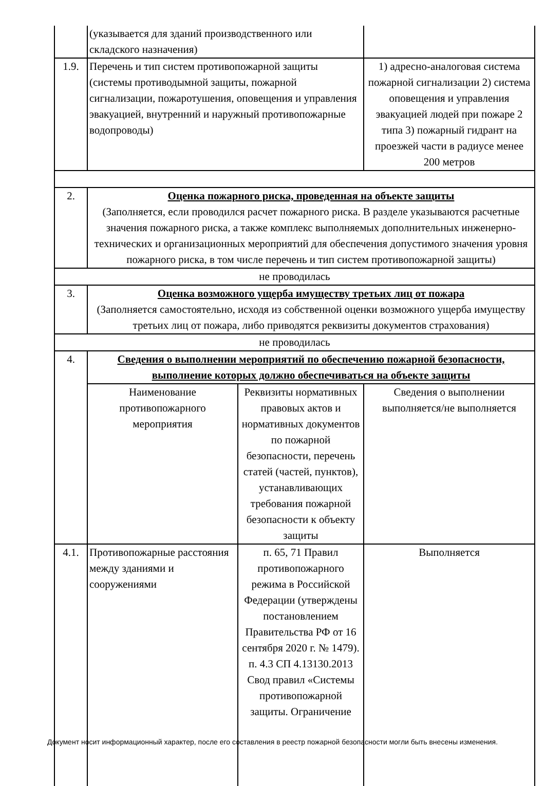| | (указывается для зданий производственного или складского назначения) | | |
| 1.9. | Перечень и тип систем противопожарной защиты (системы противодымной защиты, пожарной сигнализации, пожаротушения, оповещения и управления эвакуацией, внутренний и наружный противопожарные водопроводы) | | 1) адресно-аналоговая система пожарной сигнализации 2) система оповещения и управления эвакуацией людей при пожаре 2 типа 3) пожарный гидрант на проезжей части в радиусе менее 200 метров |
| 2. | Оценка пожарного риска, проведенная на объекте защиты (Заполняется, если проводился расчет пожарного риска. В разделе указываются расчетные значения пожарного риска, а также комплекс выполняемых дополнительных инженерно-технических и организационных мероприятий для обеспечения допустимого значения уровня пожарного риска, в том числе перечень и тип систем противопожарной защиты) | | |
| не проводилась | | | |
| 3. | Оценка возможного ущерба имуществу третьих лиц от пожара (Заполняется самостоятельно, исходя из собственной оценки возможного ущерба имуществу третьих лиц от пожара, либо приводятся реквизиты документов страхования) | | |
| не проводилась | | | |
| 4. | Сведения о выполнении мероприятий по обеспечению пожарной безопасности, выполнение которых должно обеспечиваться на объекте защиты | | |
| | Наименование противопожарного мероприятия | Реквизиты нормативных правовых актов и нормативных документов по пожарной безопасности, перечень статей (частей, пунктов), устанавливающих требования пожарной безопасности к объекту защиты | Сведения о выполнении выполняется/не выполняется |
| 4.1. | Противопожарные расстояния между зданиями и сооружениями | п. 65, 71 Правил противопожарного режима в Российской Федерации (утверждены постановлением Правительства РФ от 16 сентября 2020 г. № 1479). п. 4.3 СП 4.13130.2013 Свод правил «Системы противопожарной защиты. Ограничение | Выполняется |
Документ носит информационный характер, после его составления в реестр пожарной безопасности могли быть внесены изменения.